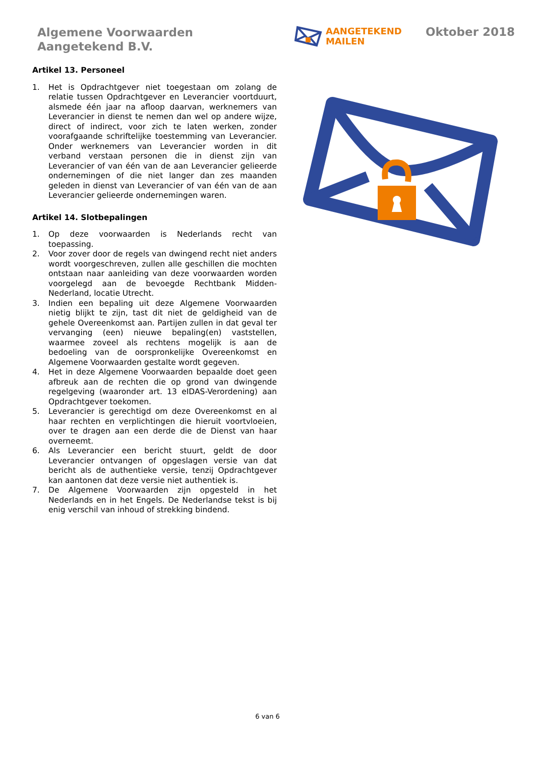Algemene Voorwaarden
Aangetekend B.V.
AANGETEKEND
MAILEN
Oktober 2018
Artikel 13. Personeel
1. Het is Opdrachtgever niet toegestaan om zolang de relatie tussen Opdrachtgever en Leverancier voortduurt, alsmede één jaar na afloop daarvan, werknemers van Leverancier in dienst te nemen dan wel op andere wijze, direct of indirect, voor zich te laten werken, zonder voorafgaande schriftelijke toestemming van Leverancier. Onder werknemers van Leverancier worden in dit verband verstaan personen die in dienst zijn van Leverancier of van één van de aan Leverancier gelieerde ondernemingen of die niet langer dan zes maanden geleden in dienst van Leverancier of van één van de aan Leverancier gelieerde ondernemingen waren.
Artikel 14. Slotbepalingen
1. Op deze voorwaarden is Nederlands recht van toepassing.
2. Voor zover door de regels van dwingend recht niet anders wordt voorgeschreven, zullen alle geschillen die mochten ontstaan naar aanleiding van deze voorwaarden worden voorgelegd aan de bevoegde Rechtbank Midden-Nederland, locatie Utrecht.
3. Indien een bepaling uit deze Algemene Voorwaarden nietig blijkt te zijn, tast dit niet de geldigheid van de gehele Overeenkomst aan. Partijen zullen in dat geval ter vervanging (een) nieuwe bepaling(en) vaststellen, waarmee zoveel als rechtens mogelijk is aan de bedoeling van de oorspronkelijke Overeenkomst en Algemene Voorwaarden gestalte wordt gegeven.
4. Het in deze Algemene Voorwaarden bepaalde doet geen afbreuk aan de rechten die op grond van dwingende regelgeving (waaronder art. 13 eIDAS-Verordening) aan Opdrachtgever toekomen.
5. Leverancier is gerechtigd om deze Overeenkomst en al haar rechten en verplichtingen die hieruit voortvloeien, over te dragen aan een derde die de Dienst van haar overneemt.
6. Als Leverancier een bericht stuurt, geldt de door Leverancier ontvangen of opgeslagen versie van dat bericht als de authentieke versie, tenzij Opdrachtgever kan aantonen dat deze versie niet authentiek is.
7. De Algemene Voorwaarden zijn opgesteld in het Nederlands en in het Engels. De Nederlandse tekst is bij enig verschil van inhoud of strekking bindend.
6 van 6